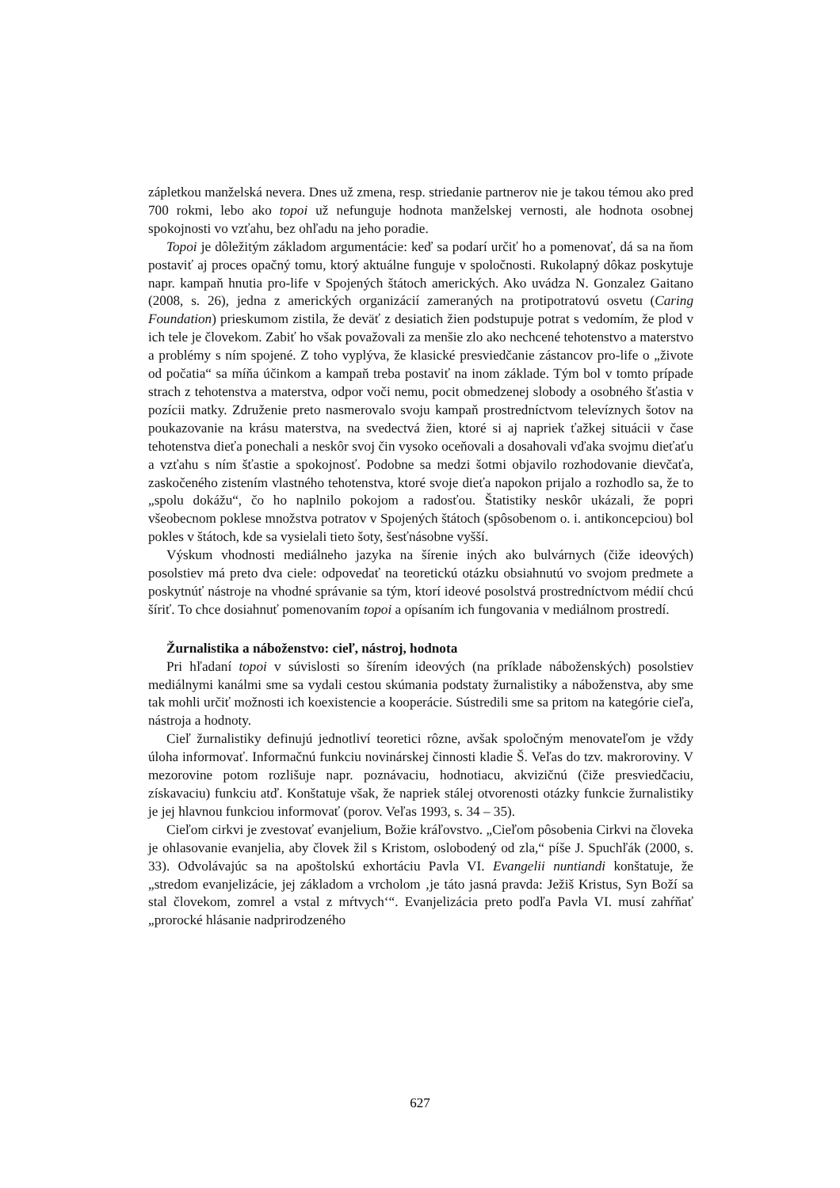zápletkou manželská nevera. Dnes už zmena, resp. striedanie partnerov nie je takou témou ako pred 700 rokmi, lebo ako topoi už nefunguje hodnota manželskej vernosti, ale hodnota osobnej spokojnosti vo vzťahu, bez ohľadu na jeho poradie.
Topoi je dôležitým základom argumentácie: keď sa podarí určiť ho a pomenovať, dá sa na ňom postaviť aj proces opačný tomu, ktorý aktuálne funguje v spoločnosti. Rukolapný dôkaz poskytuje napr. kampaň hnutia pro-life v Spojených štátoch amerických. Ako uvádza N. Gonzalez Gaitano (2008, s. 26), jedna z amerických organizácií zameraných na protipotratovú osvetu (Caring Foundation) prieskumom zistila, že deväť z desiatich žien podstupuje potrat s vedomím, že plod v ich tele je človekom. Zabiť ho však považovali za menšie zlo ako nechcené tehotenstvo a materstvo a problémy s ním spojené. Z toho vyplýva, že klasické presviedčanie zástancov pro-life o „živote od počatia“ sa míňa účinkom a kampaň treba postaviť na inom základe. Tým bol v tomto prípade strach z tehotenstva a materstva, odpor voči nemu, pocit obmedzenej slobody a osobného šťastia v pozícii matky. Združenie preto nasmerovalo svoju kampaň prostredníctvom televíznych šotov na poukazovanie na krásu materstva, na svedectvá žien, ktoré si aj napriek ťažkej situácii v čase tehotenstva dieťa ponechali a neskôr svoj čin vysoko oceňovali a dosahovali vďaka svojmu dieťaťu a vzťahu s ním šťastie a spokojnosť. Podobne sa medzi šotmi objavilo rozhodovanie dievčaťa, zaskočeného zistením vlastného tehotenstva, ktoré svoje dieťa napokon prijalo a rozhodlo sa, že to „spolu dokážu“, čo ho naplnilo pokojom a radosťou. Štatistiky neskôr ukázali, že popri všeobecnom poklese množstva potratov v Spojených štátoch (spôsobenom o. i. antikoncepciou) bol pokles v štátoch, kde sa vysielali tieto šoty, šesťnásobne vyšší.
Výskum vhodnosti mediálneho jazyka na šírenie iných ako bulvárnych (čiže ideových) posolstiev má preto dva ciele: odpovedať na teoretickú otázku obsiahnutú vo svojom predmete a poskytnúť nástroje na vhodné správanie sa tým, ktorí ideové posolstvá prostredníctvom médií chcú šíriť. To chce dosiahnuť pomenovaním topoi a opísaním ich fungovania v mediálnom prostredí.
Žurnalistika a náboženstvo: cieľ, nástroj, hodnota
Pri hľadaní topoi v súvislosti so šírením ideových (na príklade náboženských) posolstiev mediálnymi kanálmi sme sa vydali cestou skúmania podstaty žurnalistiky a náboženstva, aby sme tak mohli určiť možnosti ich koexistencie a kooperácie. Sústredili sme sa pritom na kategórie cieľa, nástroja a hodnoty.
Cieľ žurnalistiky definujú jednotliví teoretici rôzne, avšak spoločným menovateľom je vždy úloha informovať. Informačnú funkciu novinárskej činnosti kladie Š. Veľas do tzv. makroroviny. V mezorovine potom rozlišuje napr. poznávaciu, hodnotiacu, akvizičnú (čiže presviedčaciu, získavaciu) funkciu atď. Konštatuje však, že napriek stálej otvorenosti otázky funkcie žurnalistiky je jej hlavnou funkciou informovať (porov. Veľas 1993, s. 34 – 35).
Cieľom cirkvi je zvestovať evanjelium, Božie kráľovstvo. „Cieľom pôsobenia Cirkvi na človeka je ohlasovanie evanjelia, aby človek žil s Kristom, oslobodený od zla,“ píše J. Spuchľák (2000, s. 33). Odvolávajúc sa na apoštolskú exhortáciu Pavla VI. Evangelii nuntiandi konštatuje, že „stredom evanjelizácie, jej základom a vrcholom ‚je táto jasná pravda: Ježiš Kristus, Syn Boží sa stal človekom, zomrel a vstal z mŕtvych‘“. Evanjelizácia preto podľa Pavla VI. musí zahŕňať „prorocké hlásanie nadprirodzeného
627